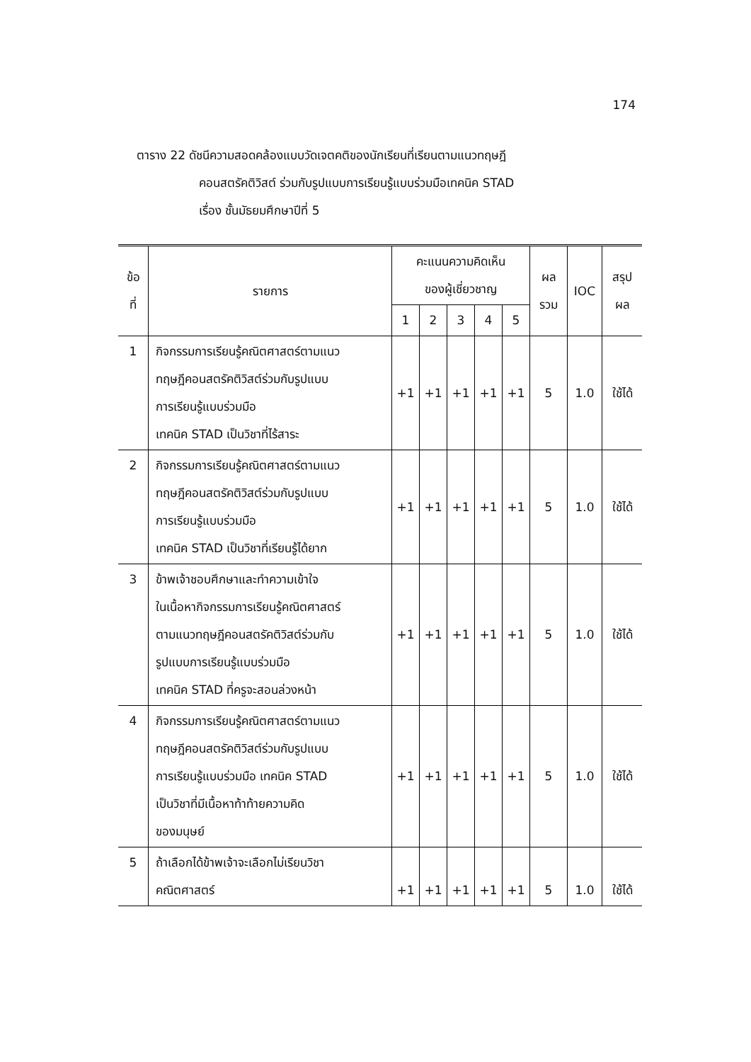174
ตาราง 22 ดัชนีความสอดคล้องแบบวัดเจตคติของนักเรียนที่เรียนตามแนวทฤษฎี
คอนสตรัคติวิสต์ ร่วมกับรูปแบบการเรียนรู้แบบร่วมมือเทคนิค STAD
เรื่อง ชั้นมัธยมศึกษาปีที่ 5
| ข้อ ที่ | รายการ | คะแนนความคิดเห็น ของผู้เชี่ยวชาญ | | | | | ผล รวม | IOC | สรุป ผล |
| --- | --- | --- | --- | --- | --- | --- | --- | --- | --- |
| | | 1 | 2 | 3 | 4 | 5 | | | |
| 1 | กิจกรรมการเรียนรู้คณิตศาสตร์ตามแนว ทฤษฎีคอนสตรัคติวิสต์ร่วมกับรูปแบบ การเรียนรู้แบบร่วมมือ เทคนิค STAD เป็นวิชาที่ไร้สาระ | +1 | +1 | +1 | +1 | +1 | 5 | 1.0 | ใช้ได้ |
| 2 | กิจกรรมการเรียนรู้คณิตศาสตร์ตามแนว ทฤษฎีคอนสตรัคติวิสต์ร่วมกับรูปแบบ การเรียนรู้แบบร่วมมือ เทคนิค STAD เป็นวิชาที่เรียนรู้ได้ยาก | +1 | +1 | +1 | +1 | +1 | 5 | 1.0 | ใช้ได้ |
| 3 | ข้าพเจ้าชอบศึกษาและทำความเข้าใจ ในเนื้อหากิจกรรมการเรียนรู้คณิตศาสตร์ ตามแนวทฤษฎีคอนสตรัคติวิสต์ร่วมกับ รูปแบบการเรียนรู้แบบร่วมมือ เทคนิค STAD ที่ครูจะสอนล่วงหน้า | +1 | +1 | +1 | +1 | +1 | 5 | 1.0 | ใช้ได้ |
| 4 | กิจกรรมการเรียนรู้คณิตศาสตร์ตามแนว ทฤษฎีคอนสตรัคติวิสต์ร่วมกับรูปแบบ การเรียนรู้แบบร่วมมือ เทคนิค STAD เป็นวิชาที่มีเนื้อหาท้าท้ายความคิด ของมนุษย์ | +1 | +1 | +1 | +1 | +1 | 5 | 1.0 | ใช้ได้ |
| 5 | ถ้าเลือกได้ข้าพเจ้าจะเลือกไม่เรียนวิชา คณิตศาสตร์ | +1 | +1 | +1 | +1 | +1 | 5 | 1.0 | ใช้ได้ |